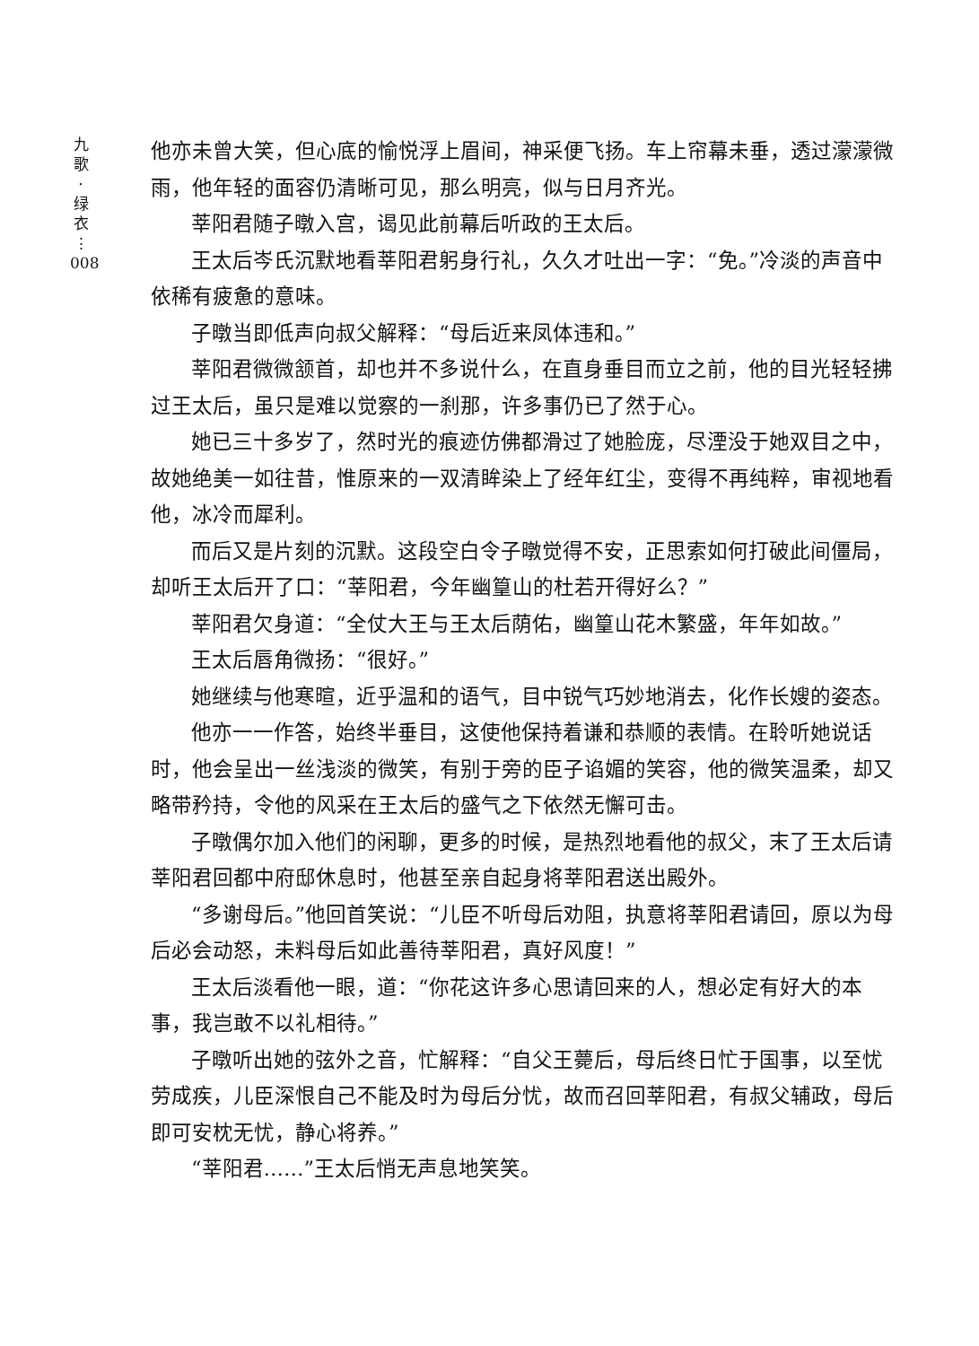九
歌
·
绿
衣
⋮
008
他亦未曾大笑，但心底的愉悦浮上眉间，神采便飞扬。车上帘幕未垂，透过濛濛微雨，他年轻的面容仍清晰可见，那么明亮，似与日月齐光。
莘阳君随子暾入宫，谒见此前幕后听政的王太后。
王太后岑氏沉默地看莘阳君躬身行礼，久久才吐出一字：“免。”冷淡的声音中依稀有疲惫的意味。
子暾当即低声向叔父解释：“母后近来凤体违和。”
莘阳君微微颔首，却也并不多说什么，在直身垂目而立之前，他的目光轻轻拂过王太后，虽只是难以觉察的一刹那，许多事仍已了然于心。
她已三十多岁了，然时光的痕迹仿佛都滑过了她脸庞，尽湮没于她双目之中，故她绝美一如往昔，惟原来的一双清眸染上了经年红尘，变得不再纯粹，审视地看他，冰冷而犀利。
而后又是片刻的沉默。这段空白令子暾觉得不安，正思索如何打破此间僵局，却听王太后开了口：“莘阳君，今年幽篁山的杜若开得好么？”
莘阳君欠身道：“全仗大王与王太后荫佑，幽篁山花木繁盛，年年如故。”
王太后唇角微扬：“很好。”
她继续与他寒暄，近乎温和的语气，目中锐气巧妙地消去，化作长嫂的姿态。
他亦一一作答，始终半垂目，这使他保持着谦和恭顺的表情。在聆听她说话时，他会呈出一丝浅淡的微笑，有别于旁的臣子谄媚的笑容，他的微笑温柔，却又略带矜持，令他的风采在王太后的盛气之下依然无懈可击。
子暾偶尔加入他们的闲聊，更多的时候，是热烈地看他的叔父，末了王太后请莘阳君回都中府邸休息时，他甚至亲自起身将莘阳君送出殿外。
“多谢母后。”他回首笑说：“儿臣不听母后劝阻，执意将莘阳君请回，原以为母后必会动怒，未料母后如此善待莘阳君，真好风度！”
王太后淡看他一眼，道：“你花这许多心思请回来的人，想必定有好大的本事，我岂敢不以礼相待。”
子暾听出她的弦外之音，忙解释：“自父王薨后，母后终日忙于国事，以至忧劳成疾，儿臣深恨自己不能及时为母后分忧，故而召回莘阳君，有叔父辅政，母后即可安枕无忧，静心将养。”
“莘阳君……”王太后悄无声息地笑笑。